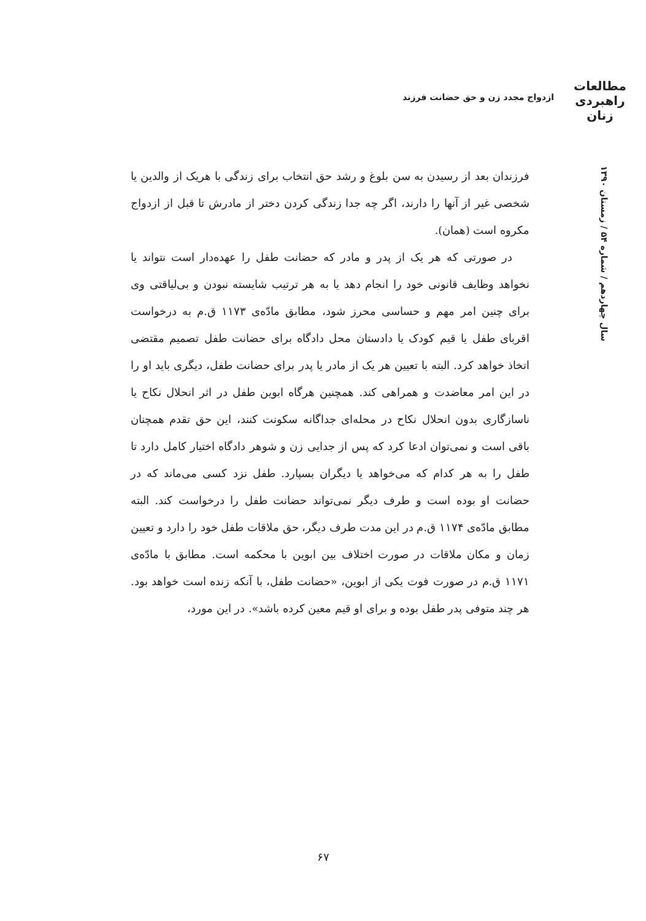مطالعات
راهبردی
زنان
ازدواج مجدد زن و حق حضانت فرزند
سال چهاردهم / شماره ۵۴ / زمستان ۱۳۹۰
فرزندان بعد از رسیدن به سن بلوغ و رشد حق انتخاب برای زندگی با هریک از والدین یا شخصی غیر از آنها را دارند، اگر چه جدا زندگی کردن دختر از مادرش تا قبل از ازدواج مکروه است (همان).
در صورتی که هر یک از پدر و مادر که حضانت طفل را عهده‌دار است نتواند یا نخواهد وظایف قانونی خود را انجام دهد یا به هر ترتیب شایسته نبودن و بی‌لیاقتی وی برای چنین امر مهم و حساسی محرز شود، مطابق مادّه‌ی ۱۱۷۳ ق.م به درخواست اقربای طفل یا قیم کودک یا دادستان محل دادگاه برای حضانت طفل تصمیم مقتضی اتخاذ خواهد کرد. البته با تعیین هر یک از مادر یا پدر برای حضانت طفل، دیگری باید او را در این امر معاضدت و همراهی کند. همچنین هرگاه ابوین طفل در اثر انحلال نکاح یا ناسازگاری بدون انحلال نکاح در محله‌ای جداگانه سکونت کنند، این حق تقدم همچنان باقی است و نمی‌توان ادعا کرد که پس از جدایی زن و شوهر دادگاه اختیار کامل دارد تا طفل را به هر کدام که می‌خواهد یا دیگران بسپارد. طفل نزد کسی می‌ماند که در حضانت او بوده است و طرف دیگر نمی‌تواند حضانت طفل را درخواست کند. البته مطابق مادّه‌ی ۱۱۷۴ ق.م در این مدت طرف دیگر، حق ملاقات طفل خود را دارد و تعیین زمان و مکان ملاقات در صورت اختلاف بین ابوین با محکمه است. مطابق با مادّه‌ی ۱۱۷۱ ق.م در صورت فوت یکی از ابوین، «حضانت طفل، با آنکه زنده است خواهد بود. هر چند متوفی پدر طفل بوده و برای او قیم معین کرده باشد». در این مورد،
۶۷